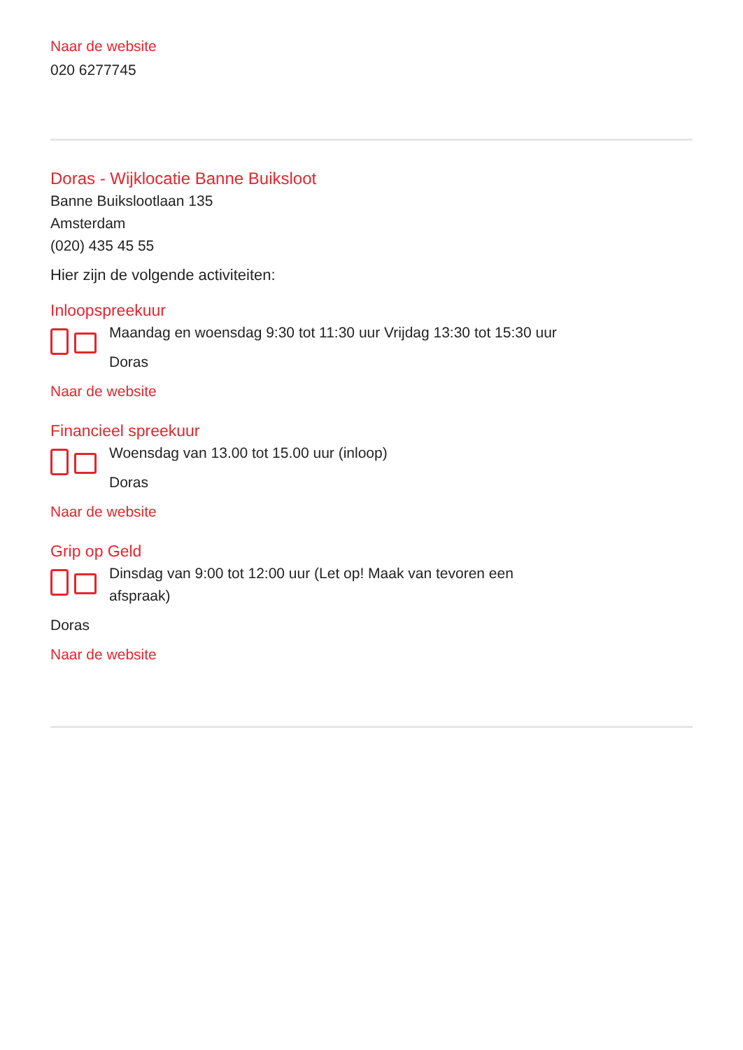Naar de website
020 6277745
Doras - Wijklocatie Banne Buiksloot
Banne Buikslootlaan 135
Amsterdam
(020) 435 45 55
Hier zijn de volgende activiteiten:
Inloopspreekuur
Maandag en woensdag 9:30 tot 11:30 uur Vrijdag 13:30 tot 15:30 uur
Doras
Naar de website
Financieel spreekuur
Woensdag van 13.00 tot 15.00 uur (inloop)
Doras
Naar de website
Grip op Geld
Dinsdag van 9:00 tot 12:00 uur (Let op! Maak van tevoren een
afspraak)
Doras
Naar de website